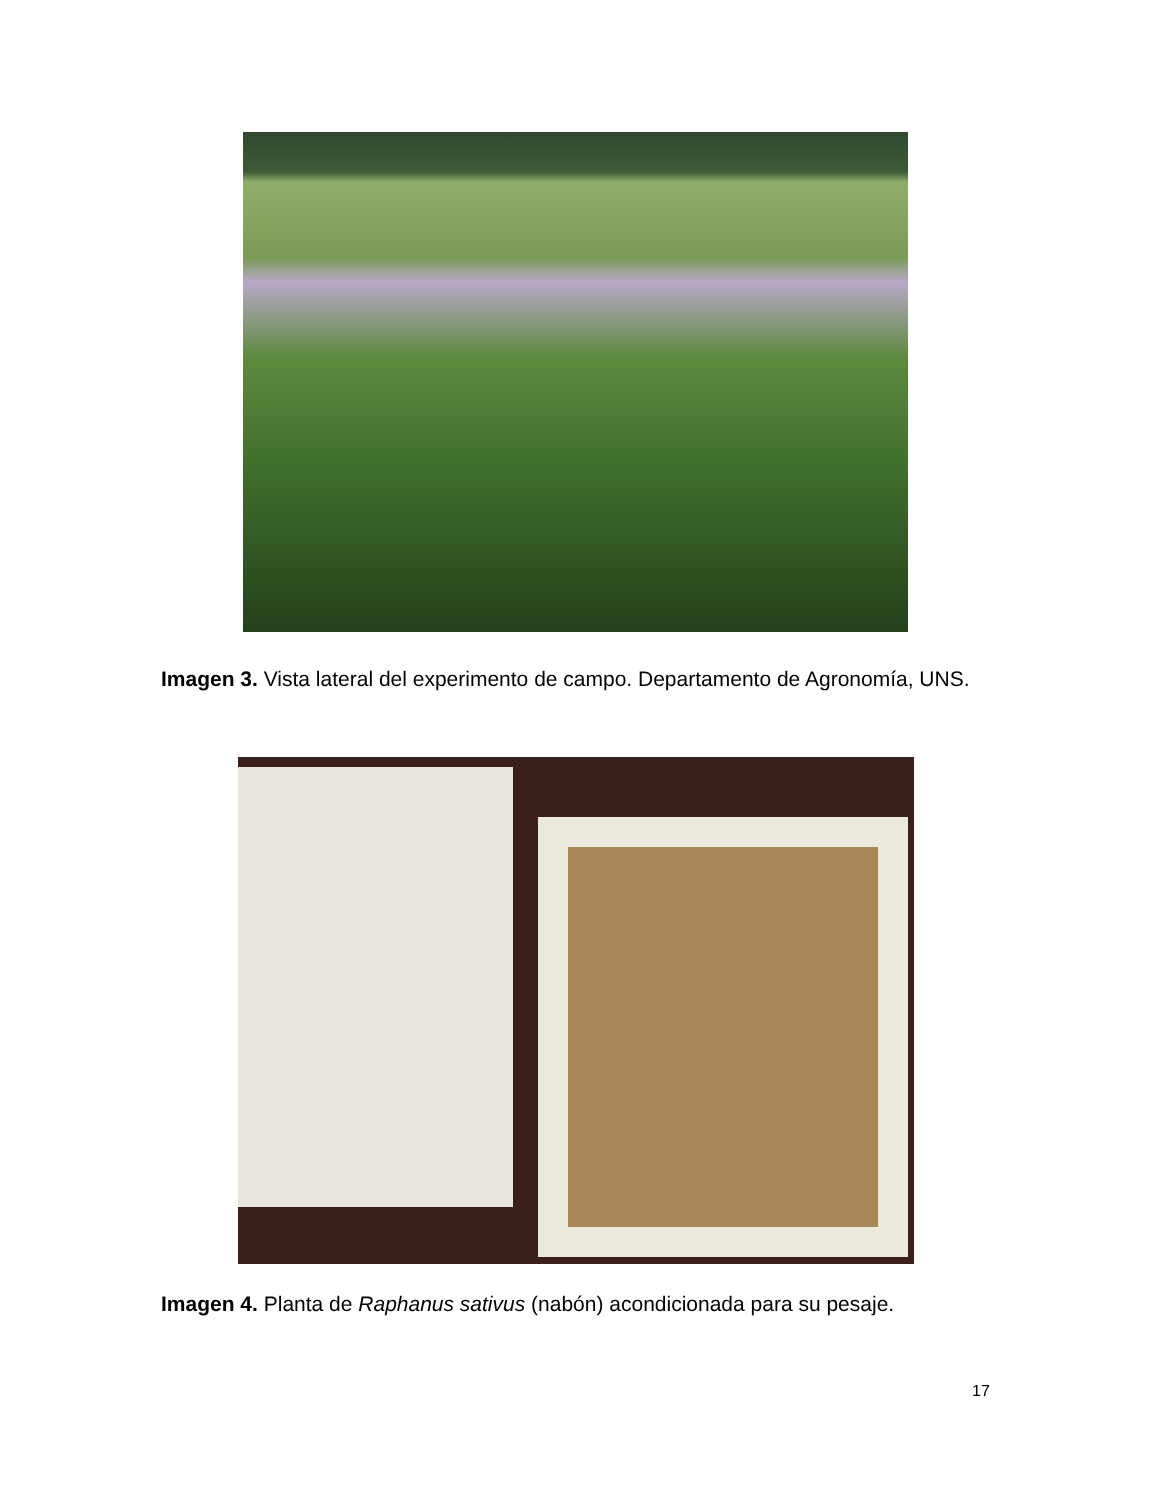Imagen 3. Vista lateral del experimento de campo. Departamento de Agronomía, UNS.
Imagen 4. Planta de Raphanus sativus (nabón) acondicionada para su pesaje.
17